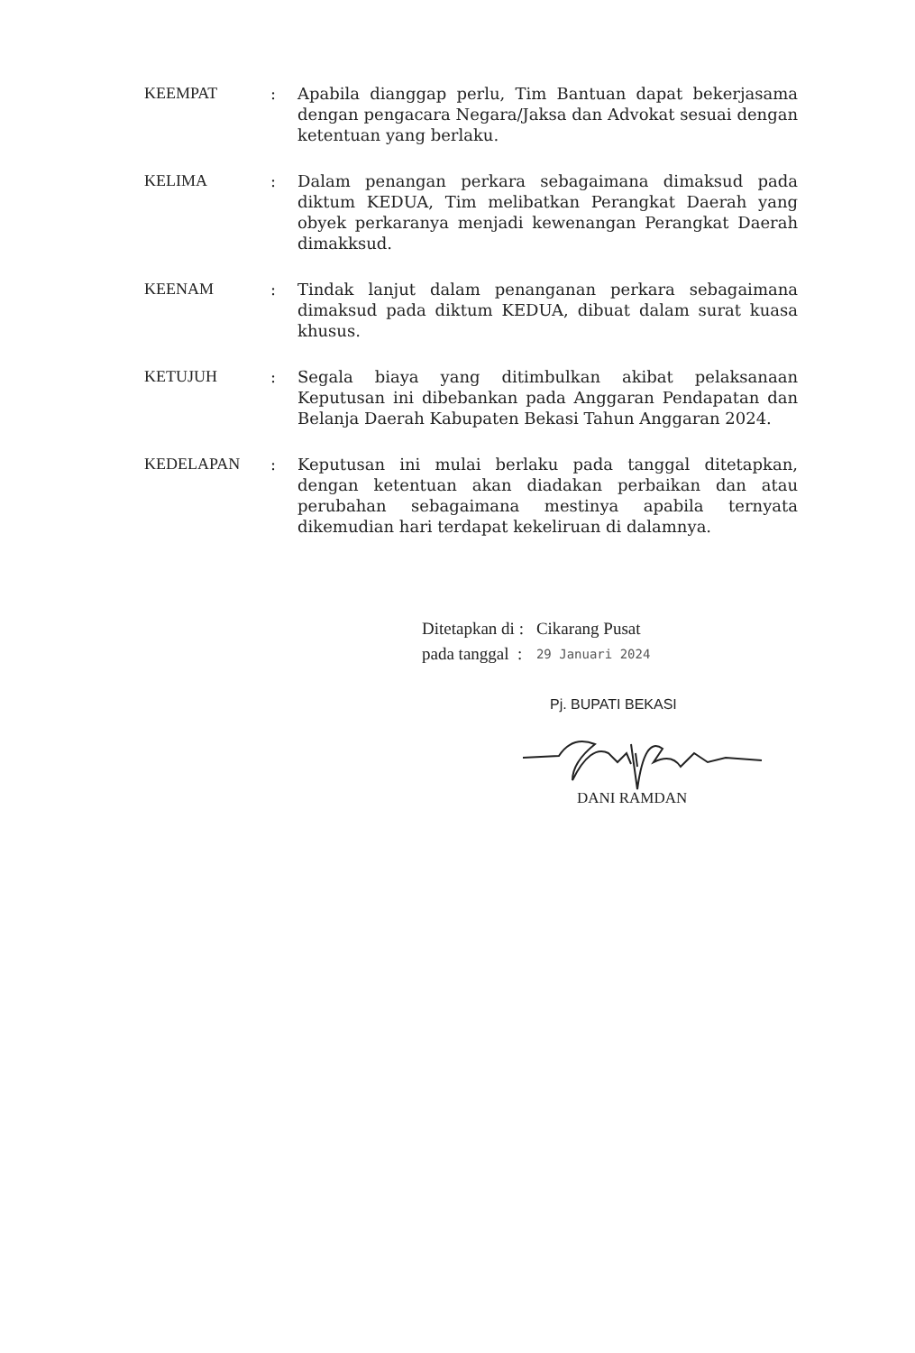| KEEMPAT | : | Apabila dianggap perlu, Tim Bantuan dapat bekerjasama dengan pengacara Negara/Jaksa dan Advokat sesuai dengan ketentuan yang berlaku. |
| KELIMA | : | Dalam penangan perkara sebagaimana dimaksud pada diktum KEDUA, Tim melibatkan Perangkat Daerah yang obyek perkaranya menjadi kewenangan Perangkat Daerah dimakksud. |
| KEENAM | : | Tindak lanjut dalam penanganan perkara sebagaimana dimaksud pada diktum KEDUA, dibuat dalam surat kuasa khusus. |
| KETUJUH | : | Segala biaya yang ditimbulkan akibat pelaksanaan Keputusan ini dibebankan pada Anggaran Pendapatan dan Belanja Daerah Kabupaten Bekasi Tahun Anggaran 2024. |
| KEDELAPAN | : | Keputusan ini mulai berlaku pada tanggal ditetapkan, dengan ketentuan akan diadakan perbaikan dan atau perubahan sebagaimana mestinya apabila ternyata dikemudian hari terdapat kekeliruan di dalamnya. |
| Ditetapkan di : | Cikarang Pusat |
| pada tanggal : | 29 Januari 2024 |
Pj. BUPATI BEKASI
DANI RAMDAN